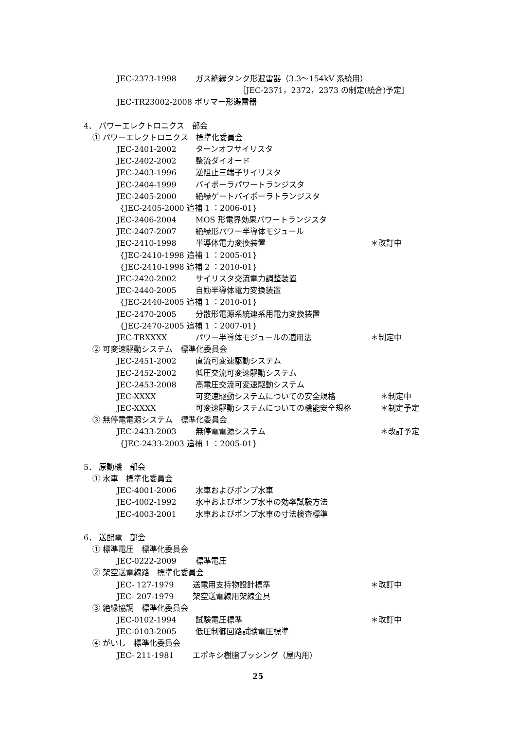JEC-2373-1998 ガス絶縁タンク形避雷器（3.3～154kV 系統用）
［JEC-2371，2372，2373 の制定(統合)予定］
JEC-TR23002-2008 ポリマー形避雷器
4． パワーエレクトロニクス　部会
① パワーエレクトロニクス　標準化委員会
JEC-2401-2002 ターンオフサイリスタ
JEC-2402-2002 整流ダイオード
JEC-2403-1996 逆阻止三端子サイリスタ
JEC-2404-1999 バイポーラパワートランジスタ
JEC-2405-2000 絶縁ゲートバイポーラトランジスタ
{JEC-2405-2000 追補 1 ：2006-01}
JEC-2406-2004 MOS 形電界効果パワートランジスタ
JEC-2407-2007 絶縁形パワー半導体モジュール
JEC-2410-1998 半導体電力変換装置 ＊改訂中
{JEC-2410-1998 追補 1 ：2005-01}
{JEC-2410-1998 追補 2 ：2010-01}
JEC-2420-2002 サイリスタ交流電力調整装置
JEC-2440-2005 自励半導体電力変換装置
{JEC-2440-2005 追補 1 ：2010-01}
JEC-2470-2005 分散形電源系統連系用電力変換装置
{JEC-2470-2005 追補 1 ：2007-01}
JEC-TRXXXX パワー半導体モジュールの適用法 ＊制定中
② 可変速駆動システム　標準化委員会
JEC-2451-2002 直流可変速駆動システム
JEC-2452-2002 低圧交流可変速駆動システム
JEC-2453-2008 高電圧交流可変速駆動システム
JEC-XXXX 可変速駆動システムについての安全規格 ＊制定中
JEC-XXXX 可変速駆動システムについての機能安全規格 ＊制定予定
③ 無停電電源システム　標準化委員会
JEC-2433-2003 無停電電源システム ＊改訂予定
{JEC-2433-2003 追補 1 ：2005-01}
5． 原動機　部会
① 水車　標準化委員会
JEC-4001-2006 水車およびポンプ水車
JEC-4002-1992 水車およびポンプ水車の効率試験方法
JEC-4003-2001 水車およびポンプ水車の寸法検査標準
6． 送配電　部会
① 標準電圧　標準化委員会
JEC-0222-2009 標準電圧
② 架空送電線路　標準化委員会
JEC- 127-1979 送電用支持物設計標準 ＊改訂中
JEC- 207-1979 架空送電線用架線金具
③ 絶縁協調　標準化委員会
JEC-0102-1994 試験電圧標準 ＊改訂中
JEC-0103-2005 低圧制御回路試験電圧標準
④ がいし　標準化委員会
JEC- 211-1981 エポキシ樹脂ブッシング（屋内用）
25